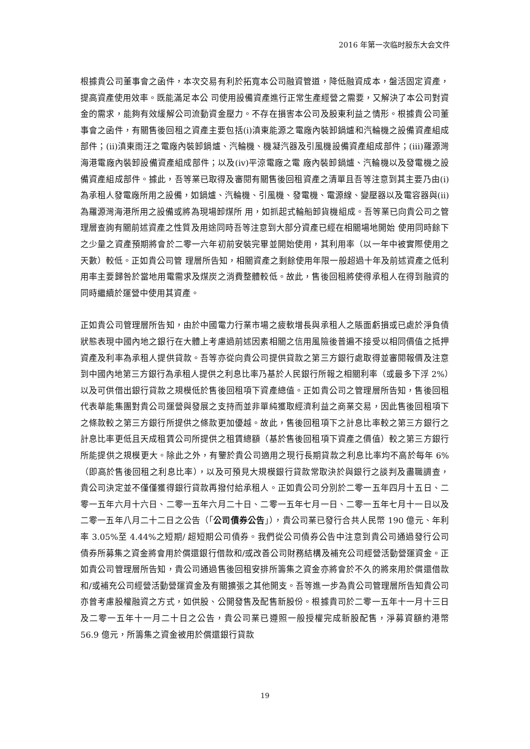2016 年第一次临时股东大会文件
根據貴公司董事會之函件，本次交易有利於拓寬本公司融資管道，降低融資成本，盤活固定資產，提高資產使用效率。既能滿足本公 司使用設備資產進行正常生產經營之需要，又解決了本公司對資金的需求，能夠有效緩解公司流動資金壓力。不存在損害本公司及股東利益之情形。根據貴公司董事會之函件，有關售後回租之資產主要包括(i)滇東能源之電廠內裝卸鍋爐和汽輪機之設備資產組成部件；(ii)滇東雨汪之電廠內裝卸鍋爐、汽輪機、機凝汽器及引風機設備資產組成部件；(iii)羅源灣海港電廠內裝卸設備資產組成部件；以及(iv)平涼電廠之電 廠內裝卸鍋爐、汽輪機以及發電機之設備資產組成部件。據此，吾等業已取得及審閱有關售後回租資產之清單且吾等注意到其主要乃由(i)為承租人發電廠所用之設備，如鍋爐、汽輪機、引風機、發電機、電源線、變壓器以及電容器與(ii)為羅源灣海港所用之設備或將為現場卸煤所 用，如抓起式輪船卸貨機組成。吾等業已向貴公司之管理層查詢有關前述資產之性質及用途同時吾等注意到大部分資產已經在相關場地開始 使用同時餘下之少量之資產預期將會於二零一六年初前安裝完畢並開始使用，其利用率（以一年中被實際使用之天數）較低。正如貴公司管 理層所告知，相關資產之剩餘使用年限一般超過十年及前述資產之低利用率主要歸咎於當地用電需求及煤炭之消費整體較低。故此，售後回租將使得承租人在得到融資的同時繼續於運營中使用其資產。
正如貴公司管理層所告知，由於中國電力行業市場之疲軟增長與承租人之賬面虧損或已處於淨負債狀態表現中國內地之銀行在大體上考慮過前述因素相關之信用風險後普遍不接受以相同價值之抵押資產及利率為承租人提供貸款。吾等亦從向貴公司提供貸款之第三方銀行處取得並審閱報價及注意到中國內地第三方銀行為承租人提供之利息比率乃基於人民銀行所報之相關利率（或最多下浮 2%）以及可供借出銀行貸款之規模低於售後回租項下資產總值。正如貴公司之管理層所告知，售後回租代表華能集團對貴公司運營與發展之支持而並非單純獲取經濟利益之商業交易，因此售後回租項下之條款較之第三方銀行所提供之條款更加優越。故此，售後回租項下之計息比率較之第三方銀行之計息比率更低且天成租賃公司所提供之租賃總額（基於售後回租項下資產之價值）較之第三方銀行所能提供之規模更大。除此之外，有鑒於貴公司適用之現行長期貸款之利息比率均不高於每年 6%（即高於售後回租之利息比率），以及可預見大規模銀行貸款常取決於與銀行之談判及盡職調查，貴公司決定並不僅僅獲得銀行貸款再撥付給承租人。正如貴公司分別於二零一五年四月十五日、二零一五年六月十六日、二零一五年六月二十日、二零一五年七月一日、二零一五年七月十一日以及二零一五年八月二十二日之公告（「公司債券公告」），貴公司業已發行合共人民幣 190 億元、年利率 3.05%至 4.44%之短期/ 超短期公司債券。我們從公司債券公告中注意到貴公司通過發行公司債券所募集之資金將會用於償還銀行借款和/或改善公司財務結構及補充公司經營活動營運資金。正如貴公司管理層所告知，貴公司通過售後回租安排所籌集之資金亦將會於不久的將來用於償還借款和/或補充公司經營活動營運資金及有關擴張之其他開支。吾等進一步為貴公司管理層所告知貴公司亦曾考慮股權融資之方式，如供股、公開發售及配售新股份。根據貴司於二零一五年十一月十三日及二零一五年十一月二十日之公告，貴公司業已遵照一般授權完成新股配售，淨募資額約港幣 56.9 億元，所籌集之資金被用於償還銀行貸款
19